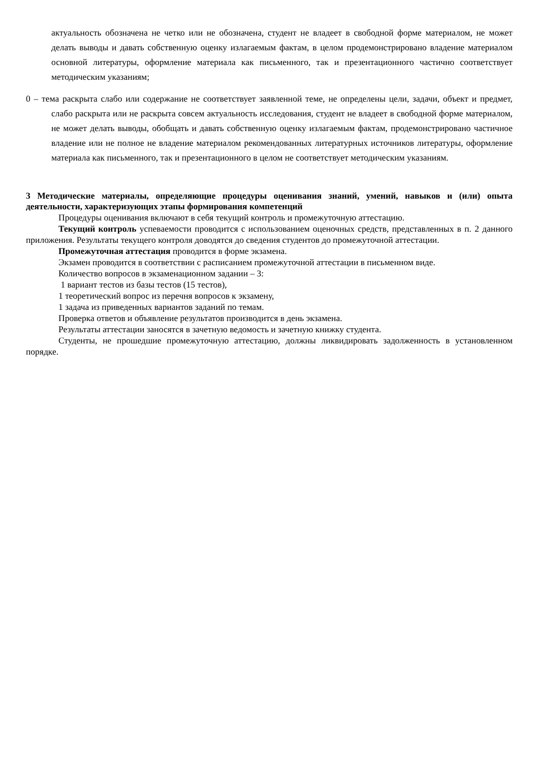актуальность обозначена не четко или не обозначена, студент не владеет в свободной форме материалом, не может делать выводы и давать собственную оценку излагаемым фактам, в целом продемонстрировано владение материалом основной литературы, оформление материала как письменного, так и презентационного частично соответствует методическим указаниям;
0 – тема раскрыта слабо или содержание не соответствует заявленной теме, не определены цели, задачи, объект и предмет, слабо раскрыта или не раскрыта совсем актуальность исследования, студент не владеет в свободной форме материалом, не может делать выводы, обобщать и давать собственную оценку излагаемым фактам, продемонстрировано частичное владение или не полное не владение материалом рекомендованных литературных источников литературы, оформление материала как письменного, так и презентационного в целом не соответствует методическим указаниям.
3 Методические материалы, определяющие процедуры оценивания знаний, умений, навыков и (или) опыта деятельности, характеризующих этапы формирования компетенций
Процедуры оценивания включают в себя текущий контроль и промежуточную аттестацию.
Текущий контроль успеваемости проводится с использованием оценочных средств, представленных в п. 2 данного приложения. Результаты текущего контроля доводятся до сведения студентов до промежуточной аттестации.
Промежуточная аттестация проводится в форме экзамена.
Экзамен проводится в соответствии с расписанием промежуточной аттестации в письменном виде.
Количество вопросов в экзаменационном задании – 3:
1 вариант тестов из базы тестов (15 тестов),
1 теоретический вопрос из перечня вопросов к экзамену,
1 задача из приведенных вариантов заданий по темам.
Проверка ответов и объявление результатов производится в день экзамена.
Результаты аттестации заносятся в зачетную ведомость и зачетную книжку студента.
Студенты, не прошедшие промежуточную аттестацию, должны ликвидировать задолженность в установленном порядке.